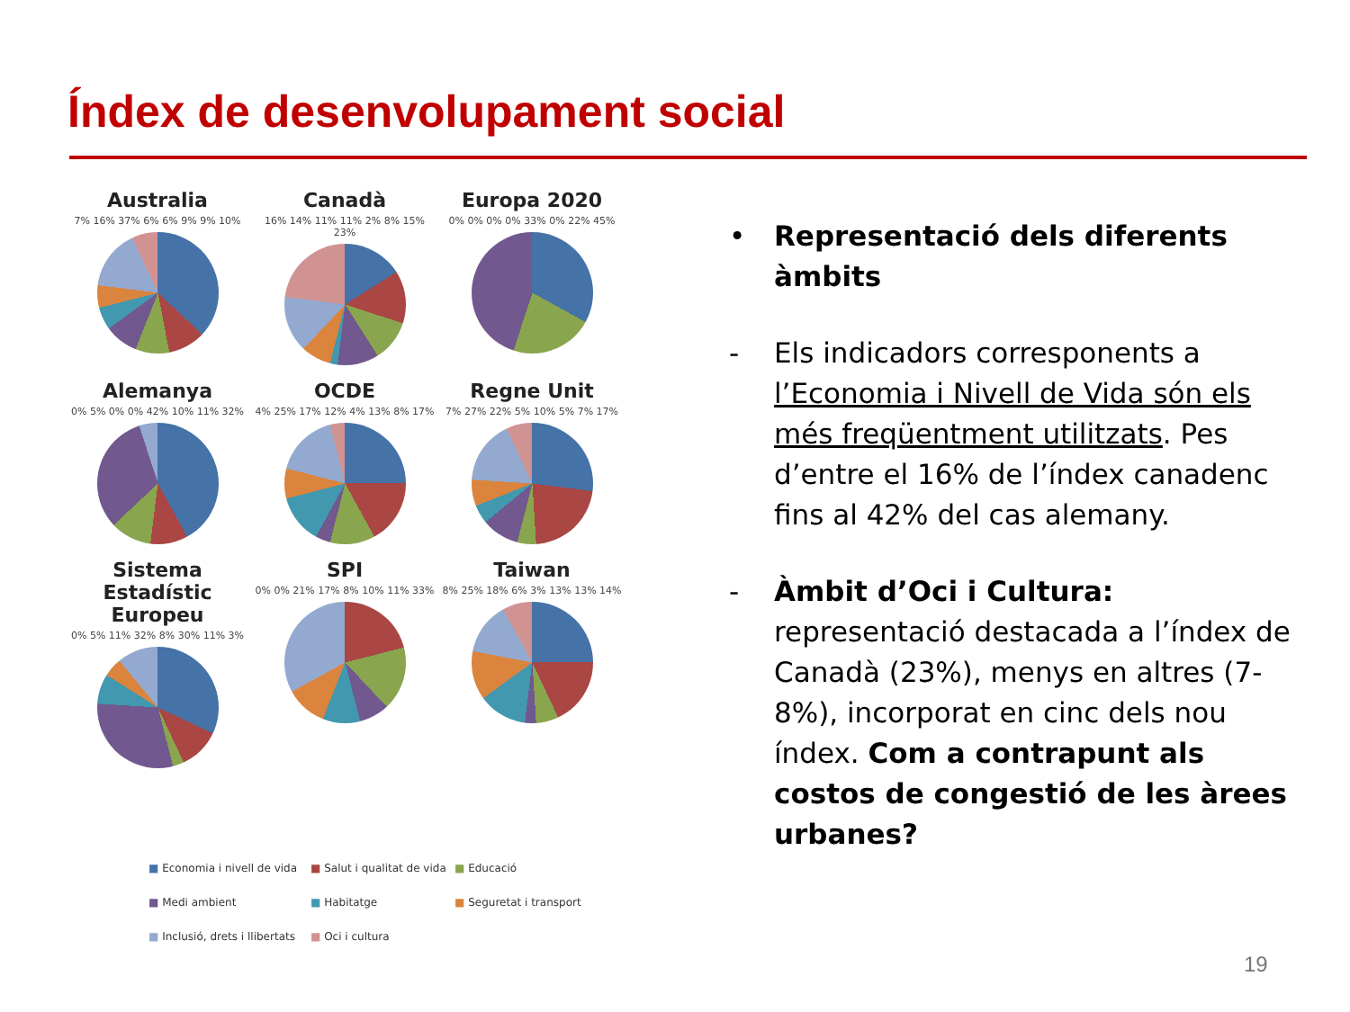Índex de desenvolupament social
Australia
7% 16% 37% 6% 6% 9% 9% 10%
Canadà
16% 14% 11% 11% 2% 8% 15% 23%
Europa 2020
0% 0% 0% 0% 33% 0% 22% 45%
Alemanya
0% 5% 0% 0% 42% 10% 11% 32%
OCDE
4% 25% 17% 12% 4% 13% 8% 17%
Regne Unit
7% 27% 22% 5% 10% 5% 7% 17%
Sistema Estadístic Europeu
0% 5% 11% 32% 8% 30% 11% 3%
SPI
0% 0% 21% 17% 8% 10% 11% 33%
Taiwan
8% 25% 18% 6% 3% 13% 13% 14%
■ Economia i nivell de vida ■ Salut i qualitat de vida ■ Educació ■ Medi ambient ■ Habitatge ■ Seguretat i transport ■ Inclusió, drets i llibertats ■ Oci i cultura
• Representació dels diferents àmbits
- Els indicadors corresponents a l’Economia i Nivell de Vida són els més freqüentment utilitzats. Pes d’entre el 16% de l’índex canadenc fins al 42% del cas alemany.
- Àmbit d’Oci i Cultura: representació destacada a l’índex de Canadà (23%), menys en altres (7-8%), incorporat en cinc dels nou índex. Com a contrapunt als costos de congestió de les àrees urbanes?
19